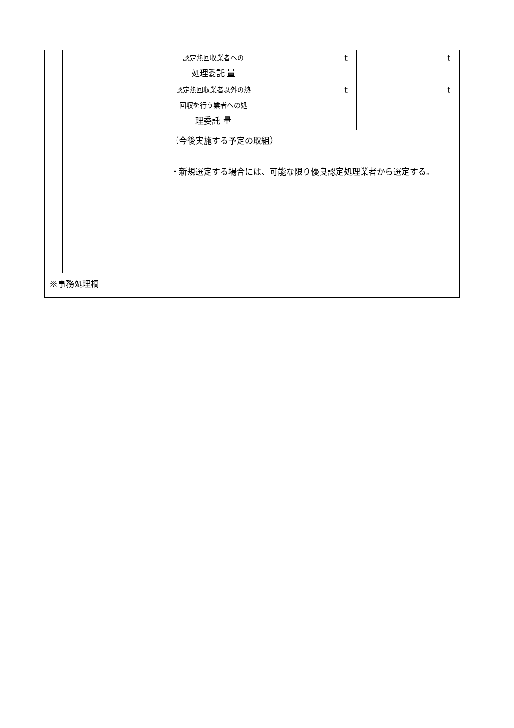| | | | 認定熱回収業者への 処理委託 量 | t | t |
| | | | 認定熱回収業者以外の熱 回収を行う業者への処 理委託 量 | t | t |
| | | （今後実施する予定の取組） ・新規選定する場合には、可能な限り優良認定処理業者から選定する。 | | | |
| ※事務処理欄 | | | | | |